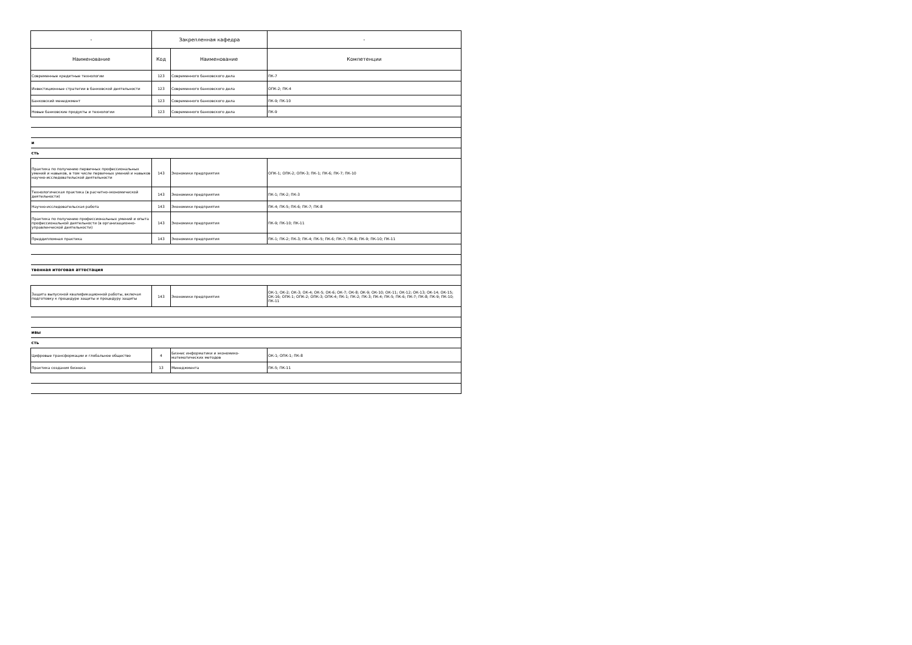| - | Закрепленная кафедра | | - |
| --- | --- | --- | --- |
| Наименование | Код | Наименование | Компетенции |
| Современные кредитные технологии | 123 | Современного банковского дела | ПК-7 |
| Инвестиционные стратегии в банковской деятельности | 123 | Современного банковского дела | ОПК-2; ПК-4 |
| Банковский менеджмент | 123 | Современного банковского дела | ПК-9; ПК-10 |
| Новые банковские продукты и технологии | 123 | Современного банковского дела | ПК-9 |
| и | | | |
| сть | | | |
| Практика по получению первичных профессиональных умений и навыков, в том числе первичных умений и навыков научно-исследовательской деятельности | 143 | Экономики предприятия | ОПК-1; ОПК-2; ОПК-3; ПК-1; ПК-6; ПК-7; ПК-10 |
| Технологическая практика (в расчетно-экономической деятельности) | 143 | Экономики предприятия | ПК-1; ПК-2; ПК-3 |
| Научно-исследовательская работа | 143 | Экономики предприятия | ПК-4; ПК-5; ПК-6; ПК-7; ПК-8 |
| Практика по получению профессиональных умений и опыта профессиональной деятельности (в организационно-управленческой деятельности) | 143 | Экономики предприятия | ПК-9; ПК-10; ПК-11 |
| Преддипломная практика | 143 | Экономики предприятия | ПК-1; ПК-2; ПК-3; ПК-4; ПК-5; ПК-6; ПК-7; ПК-8; ПК-9; ПК-10; ПК-11 |
| твенная итоговая аттестация | | | |
| Защита выпускной квалификационной работы, включая подготовку к процедуре защиты и процедуру защиты | 143 | Экономики предприятия | ОК-1; ОК-2; ОК-3; ОК-4; ОК-5; ОК-6; ОК-7; ОК-8; ОК-9; ОК-10; ОК-11; ОК-12; ОК-13; ОК-14; ОК-15; ОК-16; ОПК-1; ОПК-2; ОПК-3; ОПК-4; ПК-1; ПК-2; ПК-3; ПК-4; ПК-5; ПК-6; ПК-7; ПК-8; ПК-9; ПК-10; ПК-11 |
| ивы | | | |
| сть | | | |
| Цифровые трансформации и глобальное общество | 4 | Бизнес информатики и экономико-математических методов | ОК-1; ОПК-1; ПК-8 |
| Практика создания бизнеса | 13 | Менеджмента | ПК-5; ПК-11 |